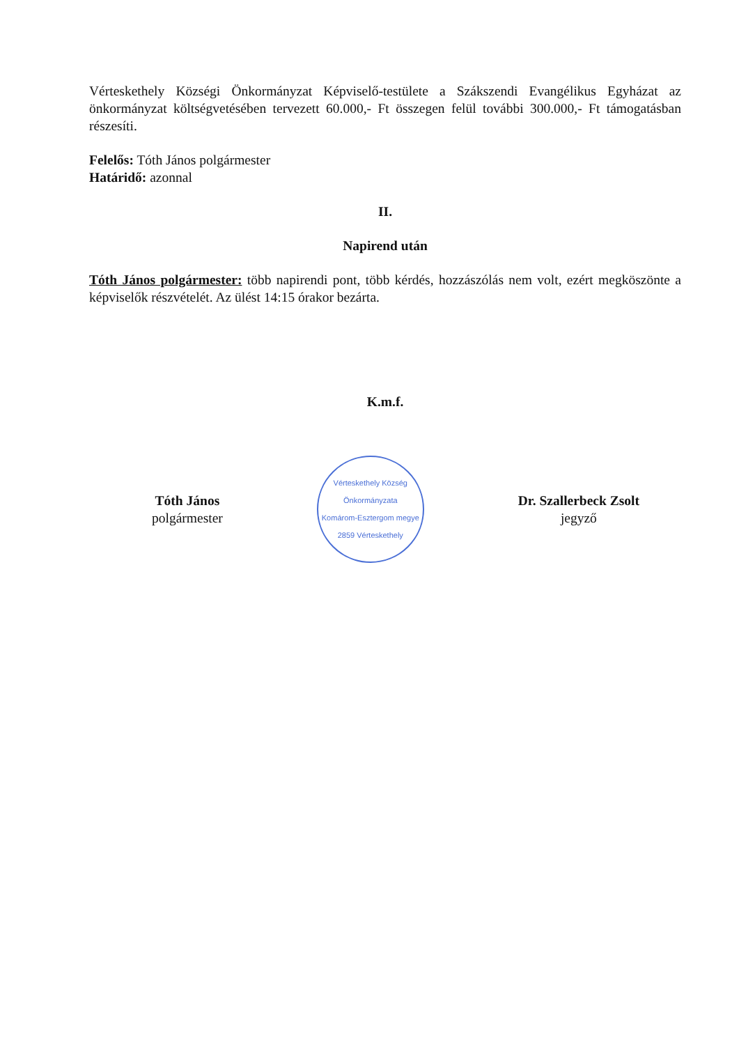Vérteskethely Községi Önkormányzat Képviselő-testülete a Szákszendi Evangélikus Egyházat az önkormányzat költségvetésében tervezett 60.000,- Ft összegen felül további 300.000,- Ft támogatásban részesíti.
Felelős: Tóth János polgármester
Határidő: azonnal
II.
Napirend után
Tóth János polgármester: több napirendi pont, több kérdés, hozzászólás nem volt, ezért megköszönte a képviselők részvételét. Az ülést 14:15 órakor bezárta.
K.m.f.
Tóth János
polgármester
Vérteskethely Község Önkormányzata
Komárom-Esztergom megye
2859 Vérteskethely
Dr. Szallerbeck Zsolt
jegyző